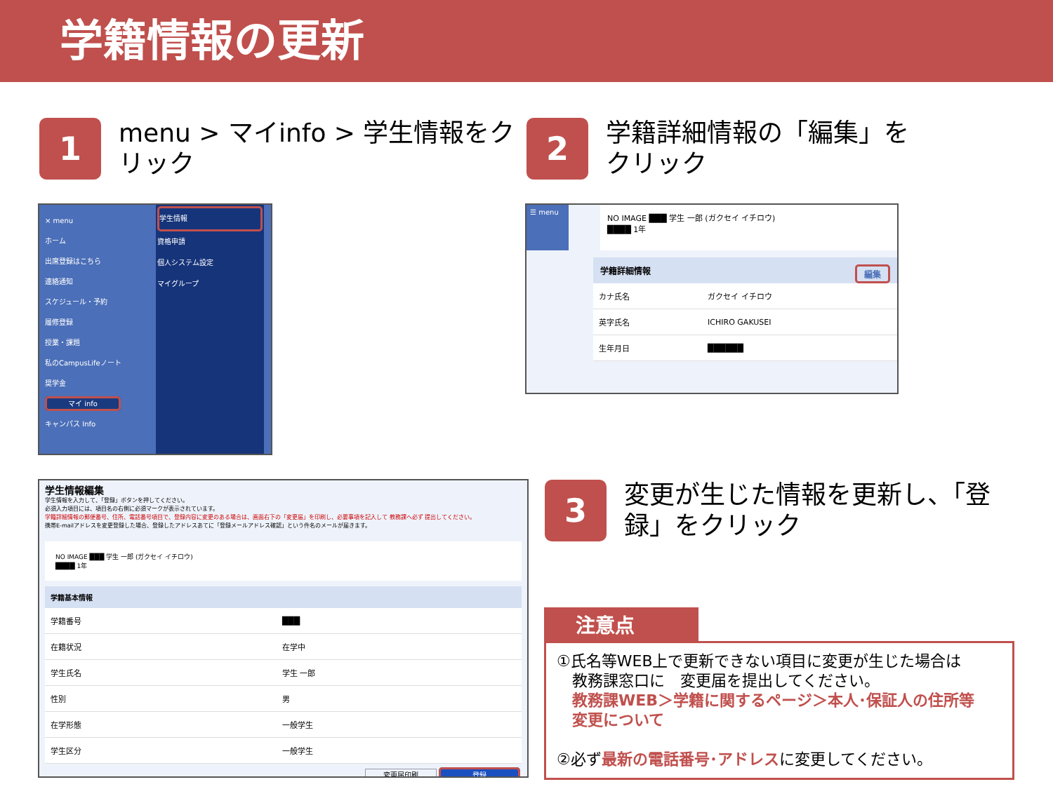学籍情報の更新
1
menu > マイinfo > 学生情報をク
リック
2
学籍詳細情報の「編集」を
クリック
× menu
ホーム
出席登録はこちら
連絡通知
スケジュール・予約
履修登録
授業・課題
私のCampusLifeノート
奨学金
マイ info
キャンパス Info
学生情報
資格申請
個人システム設定
マイグループ
☰ menu
NO IMAGE ███ 学生 一郎 (ガクセイ イチロウ)
████ 1年
学籍詳細情報 編集
| カナ氏名 | ガクセイ イチロウ |
| 英字氏名 | ICHIRO GAKUSEI |
| 生年月日 | ██████ |
学生情報編集
学生情報を入力して、「登録」ボタンを押してください。
必須入力項目には、項目名の右側に必須マークが表示されています。
学籍詳細情報の郵便番号、住所、電話番号項目で、登録内容に変更のある場合は、画面右下の「変更届」を印刷し、必要事項を記入して 教務課へ必ず 提出してください。
携帯E-mailアドレスを変更登録した場合、登録したアドレスあてに「登録メールアドレス確認」という件名のメールが届きます。
NO IMAGE ███ 学生 一郎 (ガクセイ イチロウ)
████ 1年
学籍基本情報
| 学籍番号 | ███ |
| 在籍状況 | 在学中 |
| 学生氏名 | 学生 一郎 |
| 性別 | 男 |
| 在学形態 | 一般学生 |
| 学生区分 | 一般学生 |
変更届印刷 登録
3
変更が生じた情報を更新し、「登
録」をクリック
注意点
①氏名等WEB上で更新できない項目に変更が生じた場合は
　教務課窓口に　変更届を提出してください。
　教務課WEB＞学籍に関するページ＞本人･保証人の住所等
　変更について
②必ず最新の電話番号･アドレスに変更してください。